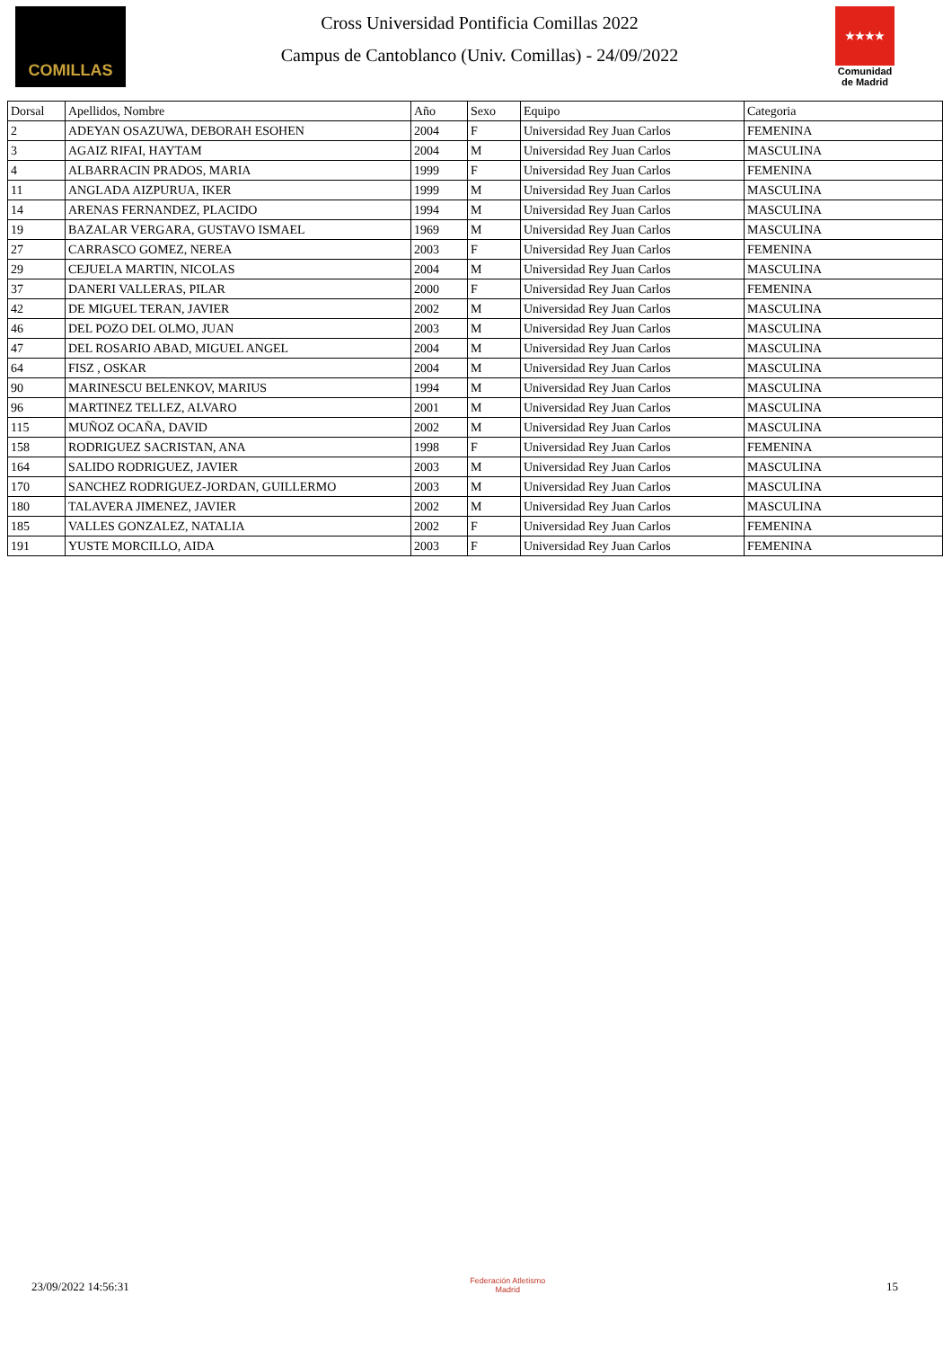COMILLAS
Cross Universidad Pontificia Comillas 2022
Campus de Cantoblanco (Univ. Comillas) - 24/09/2022
★★★★
Comunidad de Madrid
| Dorsal | Apellidos, Nombre | Año | Sexo | Equipo | Categoria |
| --- | --- | --- | --- | --- | --- |
| 2 | ADEYAN OSAZUWA, DEBORAH ESOHEN | 2004 | F | Universidad Rey Juan Carlos | FEMENINA |
| 3 | AGAIZ RIFAI, HAYTAM | 2004 | M | Universidad Rey Juan Carlos | MASCULINA |
| 4 | ALBARRACIN PRADOS, MARIA | 1999 | F | Universidad Rey Juan Carlos | FEMENINA |
| 11 | ANGLADA AIZPURUA, IKER | 1999 | M | Universidad Rey Juan Carlos | MASCULINA |
| 14 | ARENAS FERNANDEZ, PLACIDO | 1994 | M | Universidad Rey Juan Carlos | MASCULINA |
| 19 | BAZALAR VERGARA, GUSTAVO ISMAEL | 1969 | M | Universidad Rey Juan Carlos | MASCULINA |
| 27 | CARRASCO GOMEZ, NEREA | 2003 | F | Universidad Rey Juan Carlos | FEMENINA |
| 29 | CEJUELA MARTIN, NICOLAS | 2004 | M | Universidad Rey Juan Carlos | MASCULINA |
| 37 | DANERI VALLERAS, PILAR | 2000 | F | Universidad Rey Juan Carlos | FEMENINA |
| 42 | DE MIGUEL TERAN, JAVIER | 2002 | M | Universidad Rey Juan Carlos | MASCULINA |
| 46 | DEL POZO DEL OLMO, JUAN | 2003 | M | Universidad Rey Juan Carlos | MASCULINA |
| 47 | DEL ROSARIO ABAD, MIGUEL ANGEL | 2004 | M | Universidad Rey Juan Carlos | MASCULINA |
| 64 | FISZ , OSKAR | 2004 | M | Universidad Rey Juan Carlos | MASCULINA |
| 90 | MARINESCU BELENKOV, MARIUS | 1994 | M | Universidad Rey Juan Carlos | MASCULINA |
| 96 | MARTINEZ TELLEZ, ALVARO | 2001 | M | Universidad Rey Juan Carlos | MASCULINA |
| 115 | MUÑOZ OCAÑA, DAVID | 2002 | M | Universidad Rey Juan Carlos | MASCULINA |
| 158 | RODRIGUEZ SACRISTAN, ANA | 1998 | F | Universidad Rey Juan Carlos | FEMENINA |
| 164 | SALIDO RODRIGUEZ, JAVIER | 2003 | M | Universidad Rey Juan Carlos | MASCULINA |
| 170 | SANCHEZ RODRIGUEZ-JORDAN, GUILLERMO | 2003 | M | Universidad Rey Juan Carlos | MASCULINA |
| 180 | TALAVERA JIMENEZ, JAVIER | 2002 | M | Universidad Rey Juan Carlos | MASCULINA |
| 185 | VALLES GONZALEZ, NATALIA | 2002 | F | Universidad Rey Juan Carlos | FEMENINA |
| 191 | YUSTE MORCILLO, AIDA | 2003 | F | Universidad Rey Juan Carlos | FEMENINA |
23/09/2022 14:56:31
Federación Atletismo
Madrid
15